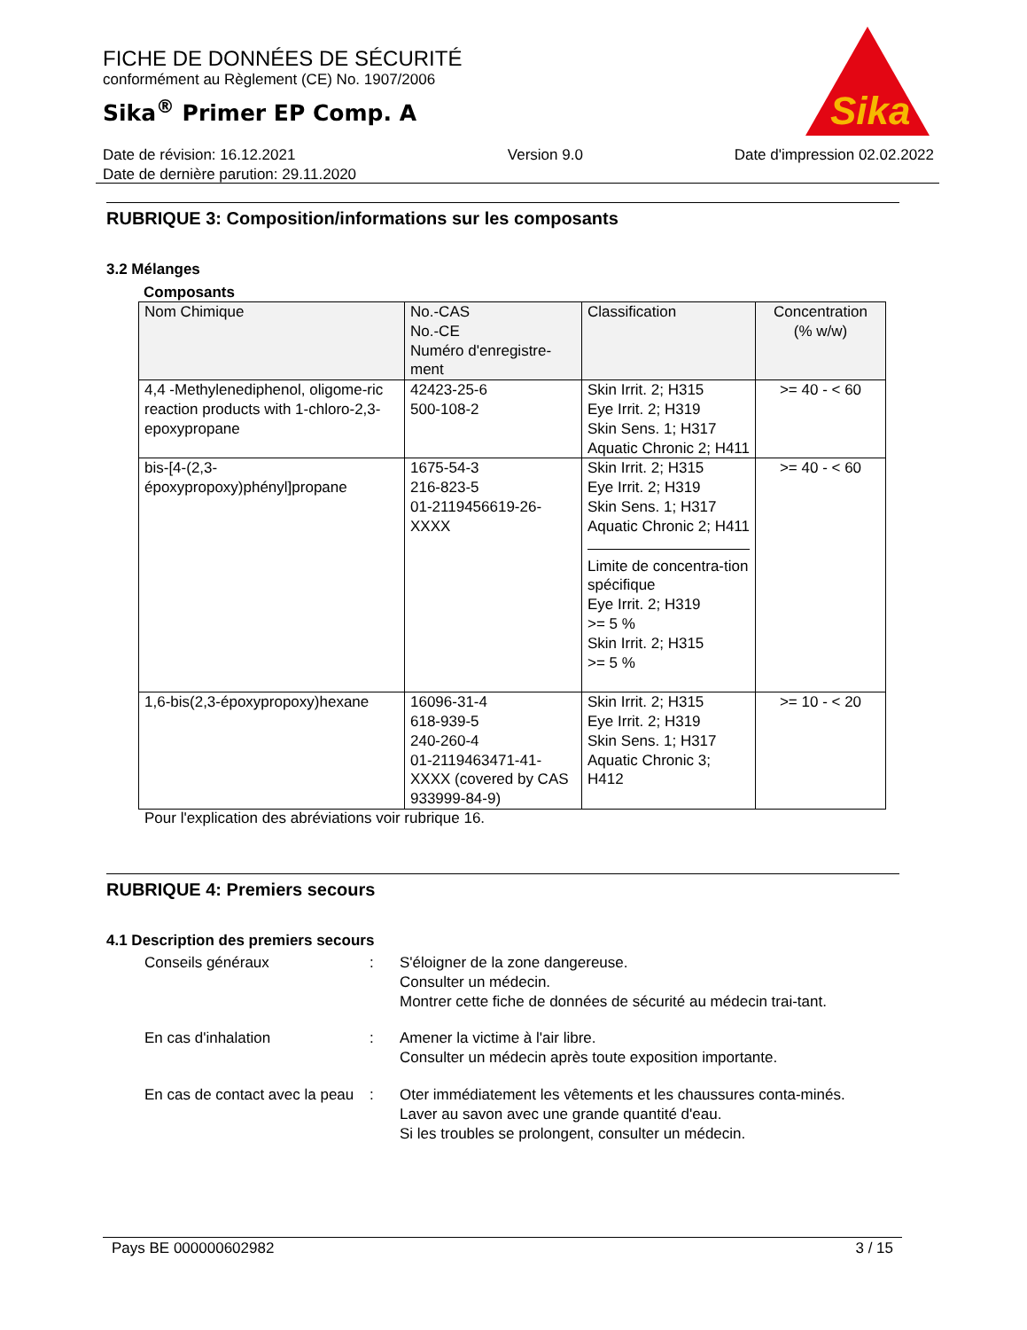FICHE DE DONNÉES DE SÉCURITÉ
conformément au Règlement (CE) No. 1907/2006
Sika<sup>®</sup> Primer EP Comp. A
Sika
Date de révision: 16.12.2021
Date de dernière parution: 29.11.2020
Version 9.0 Date d'impression 02.02.2022
RUBRIQUE 3: Composition/informations sur les composants
3.2 Mélanges
Composants
| Nom Chimique | No.-CAS No.-CE Numéro d'enregistre-ment | Classification | Concentration (% w/w) |
| --- | --- | --- | --- |
| 4,4 -Methylenediphenol, oligome-ric reaction products with 1-chloro-2,3-epoxypropane | 42423-25-6 500-108-2 | Skin Irrit. 2; H315 Eye Irrit. 2; H319 Skin Sens. 1; H317 Aquatic Chronic 2; H411 | >= 40 - < 60 |
| bis-[4-(2,3-époxypropoxy)phényl]propane | 1675-54-3 216-823-5 01-2119456619-26-XXXX | Skin Irrit. 2; H315 Eye Irrit. 2; H319 Skin Sens. 1; H317 Aquatic Chronic 2; H411 Limite de concentra-tion spécifique Eye Irrit. 2; H319 >= 5 % Skin Irrit. 2; H315 >= 5 % | >= 40 - < 60 |
| 1,6-bis(2,3-époxypropoxy)hexane | 16096-31-4 618-939-5 240-260-4 01-2119463471-41-XXXX (covered by CAS 933999-84-9) | Skin Irrit. 2; H315 Eye Irrit. 2; H319 Skin Sens. 1; H317 Aquatic Chronic 3; H412 | >= 10 - < 20 |
Pour l'explication des abréviations voir rubrique 16.
RUBRIQUE 4: Premiers secours
4.1 Description des premiers secours
Conseils généraux : S'éloigner de la zone dangereuse.
Consulter un médecin.
Montrer cette fiche de données de sécurité au médecin trai-tant.
En cas d'inhalation : Amener la victime à l'air libre.
Consulter un médecin après toute exposition importante.
En cas de contact avec la peau
: Oter immédiatement les vêtements et les chaussures conta-minés.
Laver au savon avec une grande quantité d'eau.
Si les troubles se prolongent, consulter un médecin.
Pays BE 000000602982 3 / 15